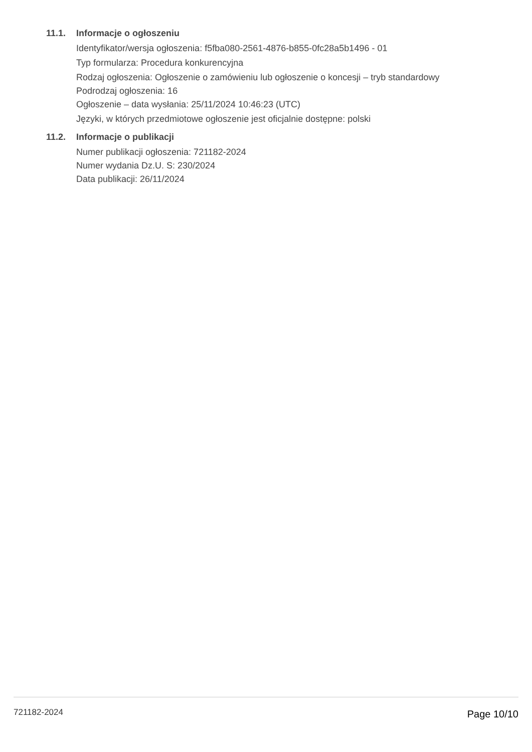11.1. Informacje o ogłoszeniu
Identyfikator/wersja ogłoszenia: f5fba080-2561-4876-b855-0fc28a5b1496 - 01
Typ formularza: Procedura konkurencyjna
Rodzaj ogłoszenia: Ogłoszenie o zamówieniu lub ogłoszenie o koncesji – tryb standardowy
Podrodzaj ogłoszenia: 16
Ogłoszenie – data wysłania: 25/11/2024 10:46:23 (UTC)
Języki, w których przedmiotowe ogłoszenie jest oficjalnie dostępne: polski
11.2. Informacje o publikacji
Numer publikacji ogłoszenia: 721182-2024
Numer wydania Dz.U. S: 230/2024
Data publikacji: 26/11/2024
721182-2024 Page 10/10